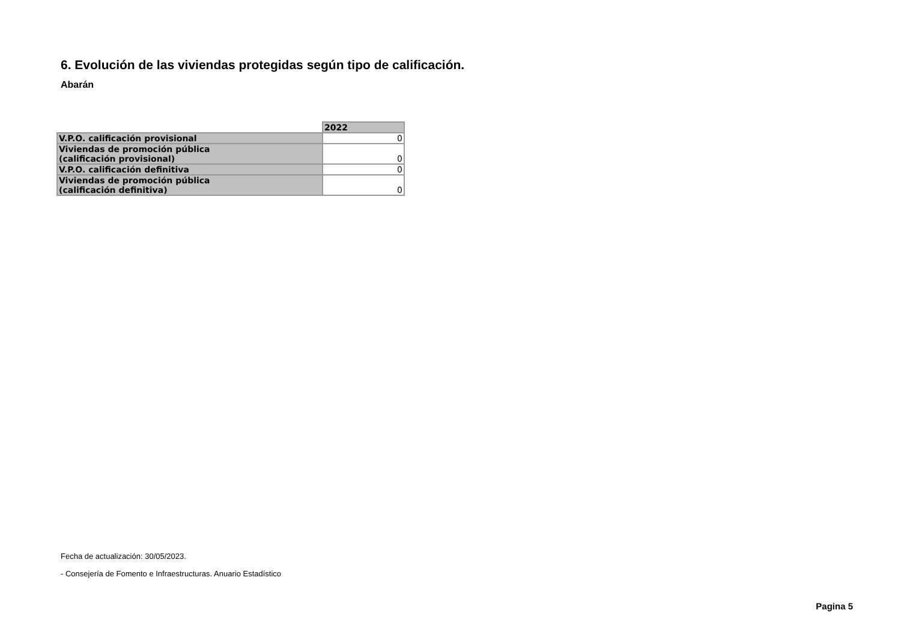6. Evolución de las viviendas protegidas según tipo de calificación.
Abarán
| | 2022 |
| --- | --- |
| V.P.O. calificación provisional | 0 |
| Viviendas de promoción pública (calificación provisional) | 0 |
| V.P.O. calificación definitiva | 0 |
| Viviendas de promoción pública (calificación definitiva) | 0 |
Fecha de actualización: 30/05/2023.
- Consejería de Fomento e Infraestructuras. Anuario Estadístico
Pagina 5